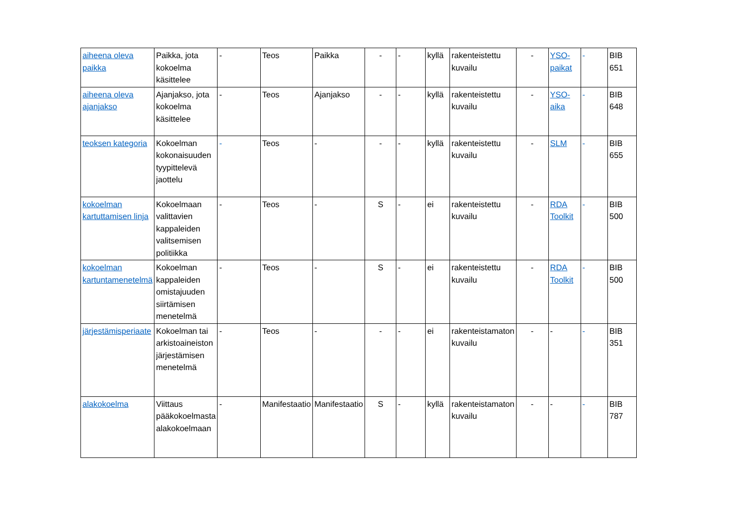| aiheena oleva paikka | Paikka, jota kokoelma käsittelee | - | Teos | Paikka | - | - | kyllä | rakenteistettu kuvailu | - | YSO-paikat | - | BIB 651 |
| aiheena oleva ajanjakso | Ajanjakso, jota kokoelma käsittelee | - | Teos | Ajanjakso | - | - | kyllä | rakenteistettu kuvailu | - | YSO-aika | - | BIB 648 |
| teoksen kategoria | Kokoelman kokonaisuuden tyypittelevä jaottelu | - | Teos | - | - | - | kyllä | rakenteistettu kuvailu | - | SLM | - | BIB 655 |
| kokoelman kartuttamisen linja | Kokoelmaan valittavien kappaleiden valitsemisen politiikka | - | Teos | - | S | - | ei | rakenteistettu kuvailu | - | RDA Toolkit | - | BIB 500 |
| kokoelman kartuntamenetelmä | Kokoelman kappaleiden omistajuuden siirtämisen menetelmä | - | Teos | - | S | - | ei | rakenteistettu kuvailu | - | RDA Toolkit | - | BIB 500 |
| järjestämisperiaate | Kokoelman tai arkistoaineiston järjestämisen menetelmä | - | Teos | - | - | - | ei | rakenteistamaton kuvailu | - | - | - | BIB 351 |
| alakokoelma | Viittaus pääkokoelmasta alakokoelmaan | - | Manifestaatio | Manifestaatio | S | - | kyllä | rakenteistamaton kuvailu | - | - | - | BIB 787 |